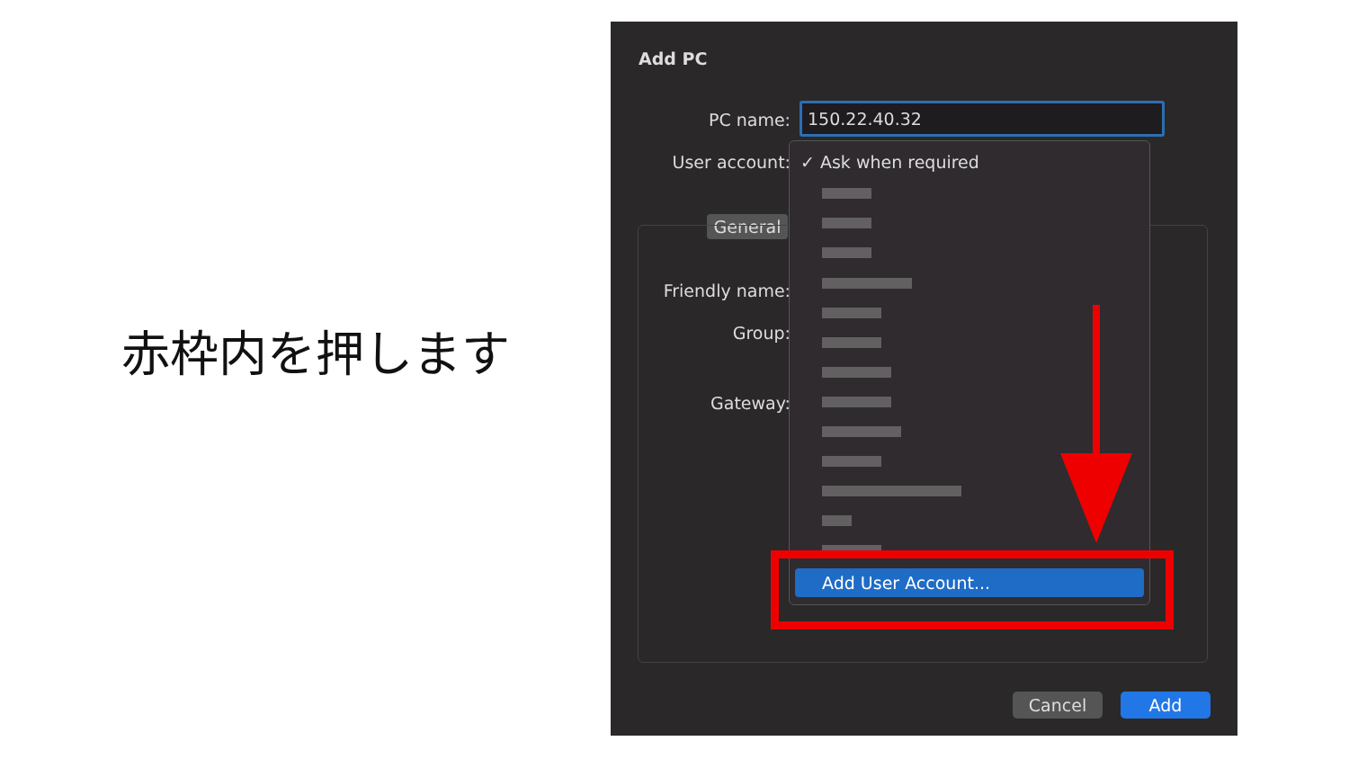赤枠内を押します
Add PC
PC name: 150.22.40.32
User account:
General
Friendly name:
Group:
Gateway:
✓ Ask when required
Add User Account...
Cancel Add